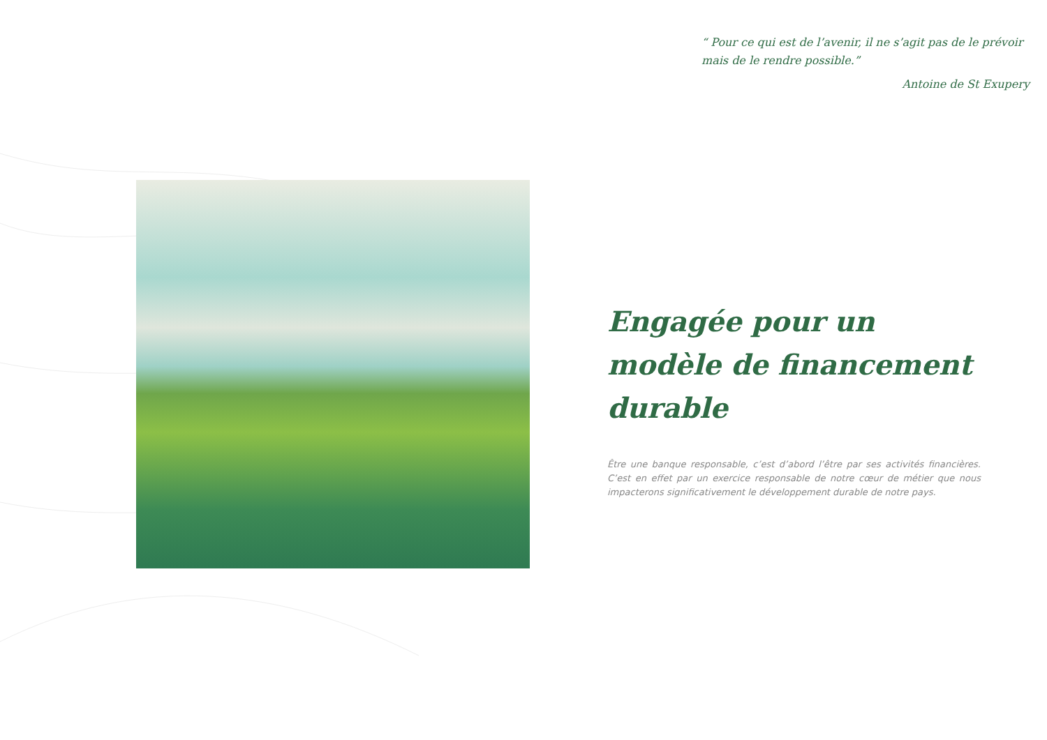“ Pour ce qui est de l’avenir, il ne s’agit pas de le prévoir mais de le rendre possible.”
Antoine de St Exupery
Engagée pour un modèle de financement durable
Être une banque responsable, c’est d’abord l’être par ses activités financières. C’est en effet par un exercice responsable de notre cœur de métier que nous impacterons significativement le développement durable de notre pays.